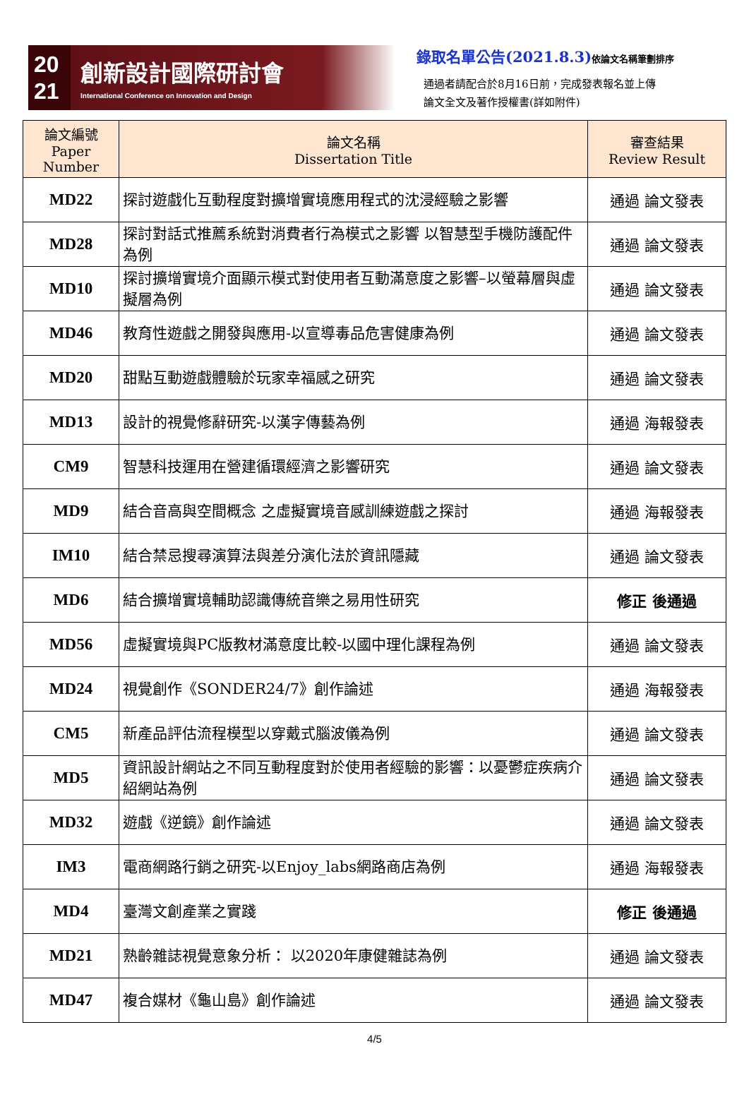20
21
創新設計國際研討會
International Conference on Innovation and Design
錄取名單公告(2021.8.3)依論文名稱筆劃排序
通過者請配合於8月16日前，完成發表報名並上傳
論文全文及著作授權書(詳如附件)
| 論文編號 Paper Number | 論文名稱 Dissertation Title | 審查結果 Review Result |
| --- | --- | --- |
| MD22 | 探討遊戲化互動程度對擴增實境應用程式的沈浸經驗之影響 | 通過 論文發表 |
| MD28 | 探討對話式推薦系統對消費者行為模式之影響 以智慧型手機防護配件為例 | 通過 論文發表 |
| MD10 | 探討擴增實境介面顯示模式對使用者互動滿意度之影響–以螢幕層與虛擬層為例 | 通過 論文發表 |
| MD46 | 教育性遊戲之開發與應用-以宣導毒品危害健康為例 | 通過 論文發表 |
| MD20 | 甜點互動遊戲體驗於玩家幸福感之研究 | 通過 論文發表 |
| MD13 | 設計的視覺修辭研究-以漢字傳藝為例 | 通過 海報發表 |
| CM9 | 智慧科技運用在營建循環經濟之影響研究 | 通過 論文發表 |
| MD9 | 結合音高與空間概念 之虛擬實境音感訓練遊戲之探討 | 通過 海報發表 |
| IM10 | 結合禁忌搜尋演算法與差分演化法於資訊隱藏 | 通過 論文發表 |
| MD6 | 結合擴增實境輔助認識傳統音樂之易用性研究 | 修正 後通過 |
| MD56 | 虛擬實境與PC版教材滿意度比較-以國中理化課程為例 | 通過 論文發表 |
| MD24 | 視覺創作《SONDER24/7》創作論述 | 通過 海報發表 |
| CM5 | 新產品評估流程模型以穿戴式腦波儀為例 | 通過 論文發表 |
| MD5 | 資訊設計網站之不同互動程度對於使用者經驗的影響：以憂鬱症疾病介紹網站為例 | 通過 論文發表 |
| MD32 | 遊戲《逆鏡》創作論述 | 通過 論文發表 |
| IM3 | 電商網路行銷之研究-以Enjoy_labs網路商店為例 | 通過 海報發表 |
| MD4 | 臺灣文創產業之實踐 | 修正 後通過 |
| MD21 | 熟齡雜誌視覺意象分析： 以2020年康健雜誌為例 | 通過 論文發表 |
| MD47 | 複合媒材《龜山島》創作論述 | 通過 論文發表 |
4/5